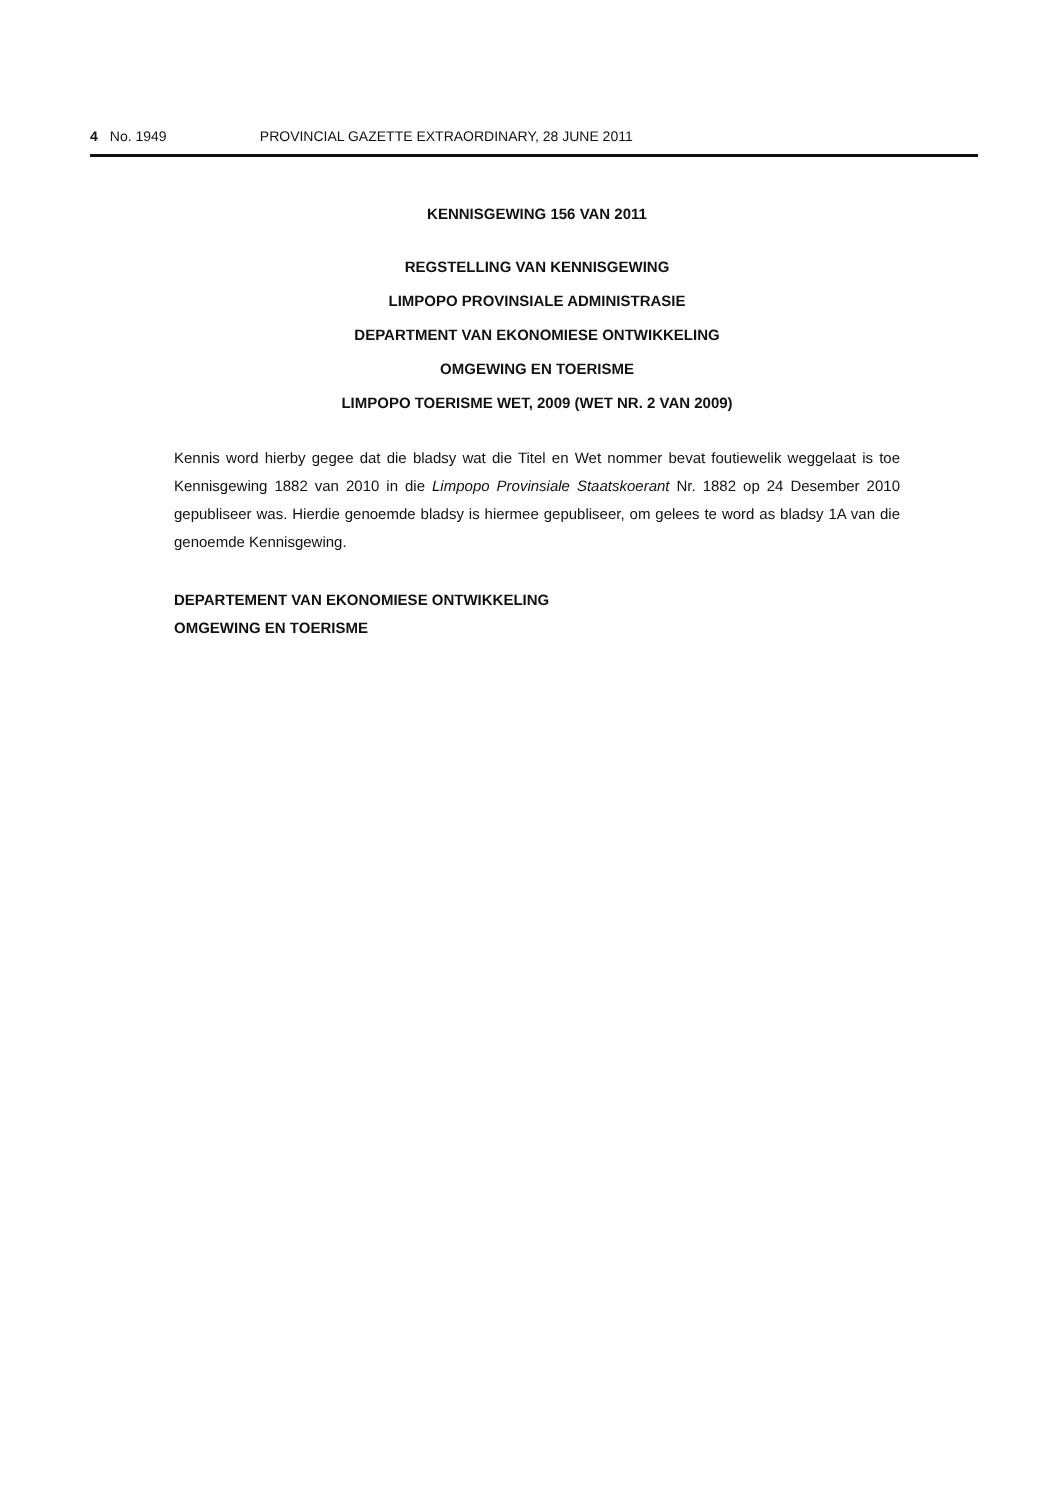4 No. 1949 PROVINCIAL GAZETTE EXTRAORDINARY, 28 JUNE 2011
KENNISGEWING 156 VAN 2011
REGSTELLING VAN KENNISGEWING
LIMPOPO PROVINSIALE ADMINISTRASIE
DEPARTMENT VAN EKONOMIESE ONTWIKKELING
OMGEWING EN TOERISME
LIMPOPO TOERISME WET, 2009 (WET NR. 2 VAN 2009)
Kennis word hierby gegee dat die bladsy wat die Titel en Wet nommer bevat foutiewelik weggelaat is toe Kennisgewing 1882 van 2010 in die Limpopo Provinsiale Staatskoerant Nr. 1882 op 24 Desember 2010 gepubliseer was. Hierdie genoemde bladsy is hiermee gepubliseer, om gelees te word as bladsy 1A van die genoemde Kennisgewing.
DEPARTEMENT VAN EKONOMIESE ONTWIKKELING
OMGEWING EN TOERISME